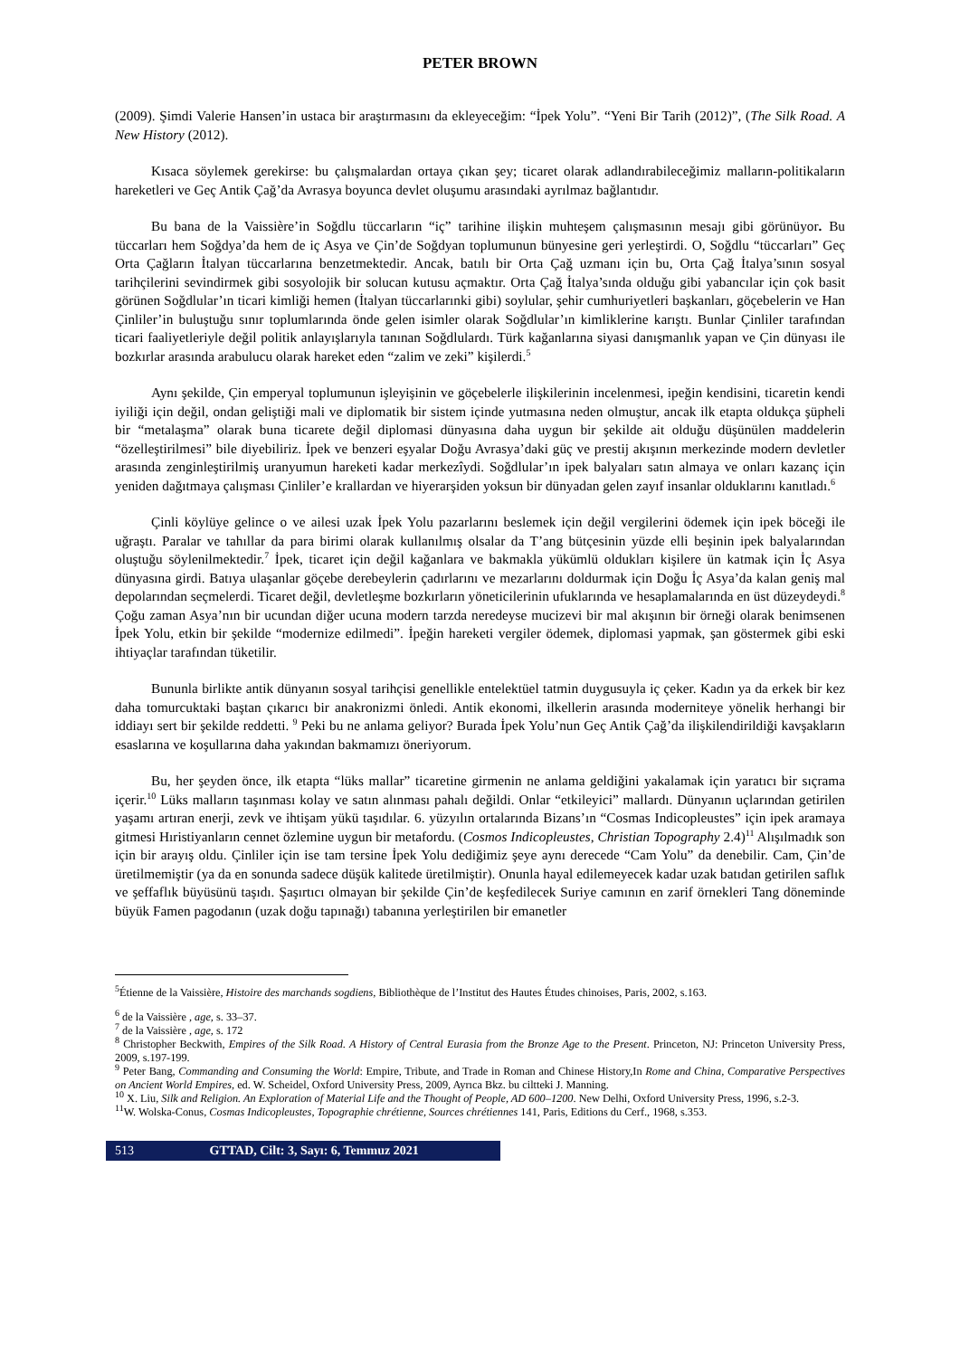PETER BROWN
(2009). Şimdi Valerie Hansen’in ustaca bir araştırmasını da ekleyeceğim: “İpek Yolu”. “Yeni Bir Tarih (2012)”, (The Silk Road. A New History (2012).
Kısaca söylemek gerekirse: bu çalışmalardan ortaya çıkan şey; ticaret olarak adlandırabileceğimiz malların-politikaların hareketleri ve Geç Antik Çağ’da Avrasya boyunca devlet oluşumu arasındaki ayrılmaz bağlantıdır.
Bu bana de la Vaissière’in Soğdlu tüccarların “iç” tarihine ilişkin muhteşem çalışmasının mesajı gibi görünüyor. Bu tüccarları hem Soğdya’da hem de iç Asya ve Çin’de Soğdyan toplumunun bünyesine geri yerleştirdi. O, Soğdlu “tüccarları” Geç Orta Çağların İtalyan tüccarlarına benzetmektedir. Ancak, batılı bir Orta Çağ uzmanı için bu, Orta Çağ İtalya’sının sosyal tarihçilerini sevindirmek gibi sosyolojik bir solucan kutusu açmaktır. Orta Çağ İtalya’sında olduğu gibi yabancılar için çok basit görünen Soğdlular’ın ticari kimliği hemen (İtalyan tüccarlarınki gibi) soylular, şehir cumhuriyetleri başkanları, göçebelerin ve Han Çinliler’in buluştuğu sınır toplumlarında önde gelen isimler olarak Soğdlular’ın kimliklerine karıştı. Bunlar Çinliler tarafından ticari faaliyetleriyle değil politik anlayışlarıyla tanınan Soğdlulardı. Türk kağanlarına siyasi danışmanlık yapan ve Çin dünyası ile bozkırlar arasında arabulucu olarak hareket eden “zalim ve zeki” kişilerdi.<sup>5</sup>
Aynı şekilde, Çin emperyal toplumunun işleyişinin ve göçebelerle ilişkilerinin incelenmesi, ipeğin kendisini, ticaretin kendi iyiliği için değil, ondan geliştiği mali ve diplomatik bir sistem içinde yutmasına neden olmuştur, ancak ilk etapta oldukça şüpheli bir “metalaşma” olarak buna ticarete değil diplomasi dünyasına daha uygun bir şekilde ait olduğu düşünülen maddelerin “özelleştirilmesi” bile diyebiliriz. İpek ve benzeri eşyalar Doğu Avrasya’daki güç ve prestij akışının merkezinde modern devletler arasında zenginleştirilmiş uranyumun hareketi kadar merkezîydi. Soğdlular’ın ipek balyaları satın almaya ve onları kazanç için yeniden dağıtmaya çalışması Çinliler’e krallardan ve hiyerarşiden yoksun bir dünyadan gelen zayıf insanlar olduklarını kanıtladı.<sup>6</sup>
Çinli köylüye gelince o ve ailesi uzak İpek Yolu pazarlarını beslemek için değil vergilerini ödemek için ipek böceği ile uğraştı. Paralar ve tahıllar da para birimi olarak kullanılmış olsalar da T’ang bütçesinin yüzde elli beşinin ipek balyalarından oluştuğu söylenilmektedir.<sup>7</sup> İpek, ticaret için değil kağanlara ve bakmakla yükümlü oldukları kişilere ün katmak için İç Asya dünyasına girdi. Batıya ulaşanlar göçebe derebeylerin çadırlarını ve mezarlarını doldurmak için Doğu İç Asya’da kalan geniş mal depolarından seçmelerdi. Ticaret değil, devletleşme bozkırların yöneticilerinin ufuklarında ve hesaplamalarında en üst düzeydeydi.<sup>8</sup> Çoğu zaman Asya’nın bir ucundan diğer ucuna modern tarzda neredeyse mucizevi bir mal akışının bir örneği olarak benimsenen İpek Yolu, etkin bir şekilde “modernize edilmedi”. İpeğin hareketi vergiler ödemek, diplomasi yapmak, şan göstermek gibi eski ihtiyaçlar tarafından tüketilir.
Bununla birlikte antik dünyanın sosyal tarihçisi genellikle entelektüel tatmin duygusuyla iç çeker. Kadın ya da erkek bir kez daha tomurcuktaki baştan çıkarıcı bir anakronizmi önledi. Antik ekonomi, ilkellerin arasında moderniteye yönelik herhangi bir iddiayı sert bir şekilde reddetti. <sup>9</sup> Peki bu ne anlama geliyor? Burada İpek Yolu’nun Geç Antik Çağ’da ilişkilendirildiği kavşakların esaslarına ve koşullarına daha yakından bakmamızı öneriyorum.
Bu, her şeyden önce, ilk etapta “lüks mallar” ticaretine girmenin ne anlama geldiğini yakalamak için yaratıcı bir sıçrama içerir.<sup>10</sup> Lüks malların taşınması kolay ve satın alınması pahalı değildi. Onlar “etkileyici” mallardı. Dünyanın uçlarından getirilen yaşamı artıran enerji, zevk ve ihtişam yükü taşıdılar. 6. yüzyılın ortalarında Bizans’ın “Cosmas Indicopleustes” için ipek aramaya gitmesi Hıristiyanların cennet özlemine uygun bir metafordu. (Cosmos Indicopleustes, Christian Topography 2.4)<sup>11</sup> Alışılmadık son için bir arayış oldu. Çinliler için ise tam tersine İpek Yolu dediğimiz şeye aynı derecede “Cam Yolu” da denebilir. Cam, Çin’de üretilmemiştir (ya da en sonunda sadece düşük kalitede üretilmiştir). Onunla hayal edilemeyecek kadar uzak batıdan getirilen saflık ve şeffaflık büyüsünü taşıdı. Şaşırtıcı olmayan bir şekilde Çin’de keşfedilecek Suriye camının en zarif örnekleri Tang döneminde büyük Famen pagodanın (uzak doğu tapınağı) tabanına yerleştirilen bir emanetler
<sup>5</sup> Étienne de la Vaissière, Histoire des marchands sogdiens, Bibliothèque de l’Institut des Hautes Études chinoises, Paris, 2002, s.163.
<sup>6</sup> de la Vaissière , age, s. 33–37.
<sup>7</sup> de la Vaissière , age, s. 172
<sup>8</sup> Christopher Beckwith, Empires of the Silk Road. A History of Central Eurasia from the Bronze Age to the Present. Princeton, NJ: Princeton University Press, 2009, s.197-199.
<sup>9</sup> Peter Bang, Commanding and Consuming the World: Empire, Tribute, and Trade in Roman and Chinese History,In Rome and China, Comparative Perspectives on Ancient World Empires, ed. W. Scheidel, Oxford University Press, 2009, Ayrıca Bkz. bu ciltteki J. Manning.
<sup>10</sup> X. Liu, Silk and Religion. An Exploration of Material Life and the Thought of People, AD 600–1200. New Delhi, Oxford University Press, 1996, s.2-3.
<sup>11</sup> W. Wolska-Conus, Cosmas Indicopleustes, Topographie chrétienne, Sources chrétiennes 141, Paris, Editions du Cerf., 1968, s.353.
513 GTTAD, Cilt: 3, Sayı: 6, Temmuz 2021